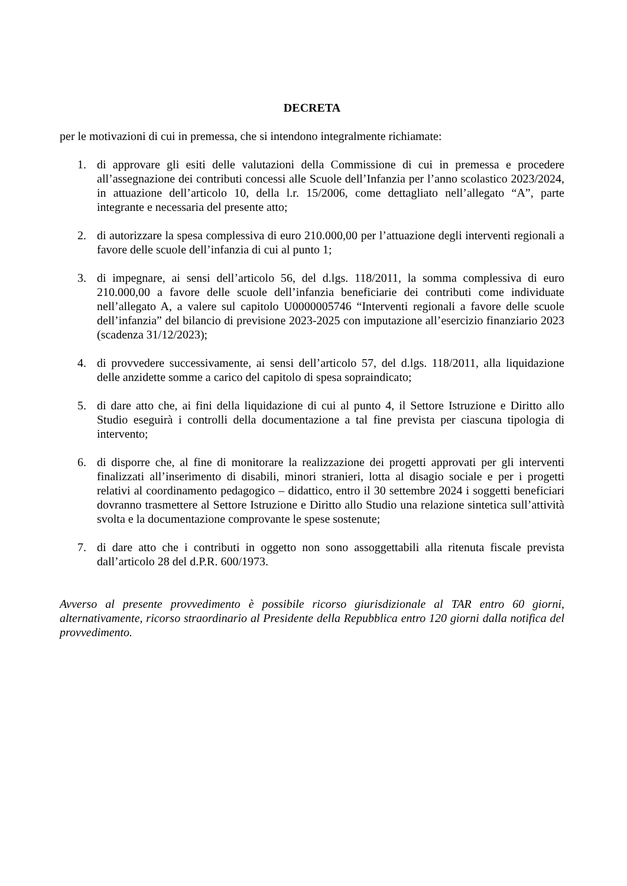DECRETA
per le motivazioni di cui in premessa, che si intendono integralmente richiamate:
1. di approvare gli esiti delle valutazioni della Commissione di cui in premessa e procedere all’assegnazione dei contributi concessi alle Scuole dell’Infanzia per l’anno scolastico 2023/2024, in attuazione dell’articolo 10, della l.r. 15/2006, come dettagliato nell’allegato “A”, parte integrante e necessaria del presente atto;
2. di autorizzare la spesa complessiva di euro 210.000,00 per l’attuazione degli interventi regionali a favore delle scuole dell’infanzia di cui al punto 1;
3. di impegnare, ai sensi dell’articolo 56, del d.lgs. 118/2011, la somma complessiva di euro 210.000,00 a favore delle scuole dell’infanzia beneficiarie dei contributi come individuate nell’allegato A, a valere sul capitolo U0000005746 “Interventi regionali a favore delle scuole dell’infanzia” del bilancio di previsione 2023-2025 con imputazione all’esercizio finanziario 2023 (scadenza 31/12/2023);
4. di provvedere successivamente, ai sensi dell’articolo 57, del d.lgs. 118/2011, alla liquidazione delle anzidette somme a carico del capitolo di spesa sopraindicato;
5. di dare atto che, ai fini della liquidazione di cui al punto 4, il Settore Istruzione e Diritto allo Studio eseguirà i controlli della documentazione a tal fine prevista per ciascuna tipologia di intervento;
6. di disporre che, al fine di monitorare la realizzazione dei progetti approvati per gli interventi finalizzati all’inserimento di disabili, minori stranieri, lotta al disagio sociale e per i progetti relativi al coordinamento pedagogico – didattico, entro il 30 settembre 2024 i soggetti beneficiari dovranno trasmettere al Settore Istruzione e Diritto allo Studio una relazione sintetica sull’attività svolta e la documentazione comprovante le spese sostenute;
7. di dare atto che i contributi in oggetto non sono assoggettabili alla ritenuta fiscale prevista dall’articolo 28 del d.P.R. 600/1973.
Avverso al presente provvedimento è possibile ricorso giurisdizionale al TAR entro 60 giorni, alternativamente, ricorso straordinario al Presidente della Repubblica entro 120 giorni dalla notifica del provvedimento.